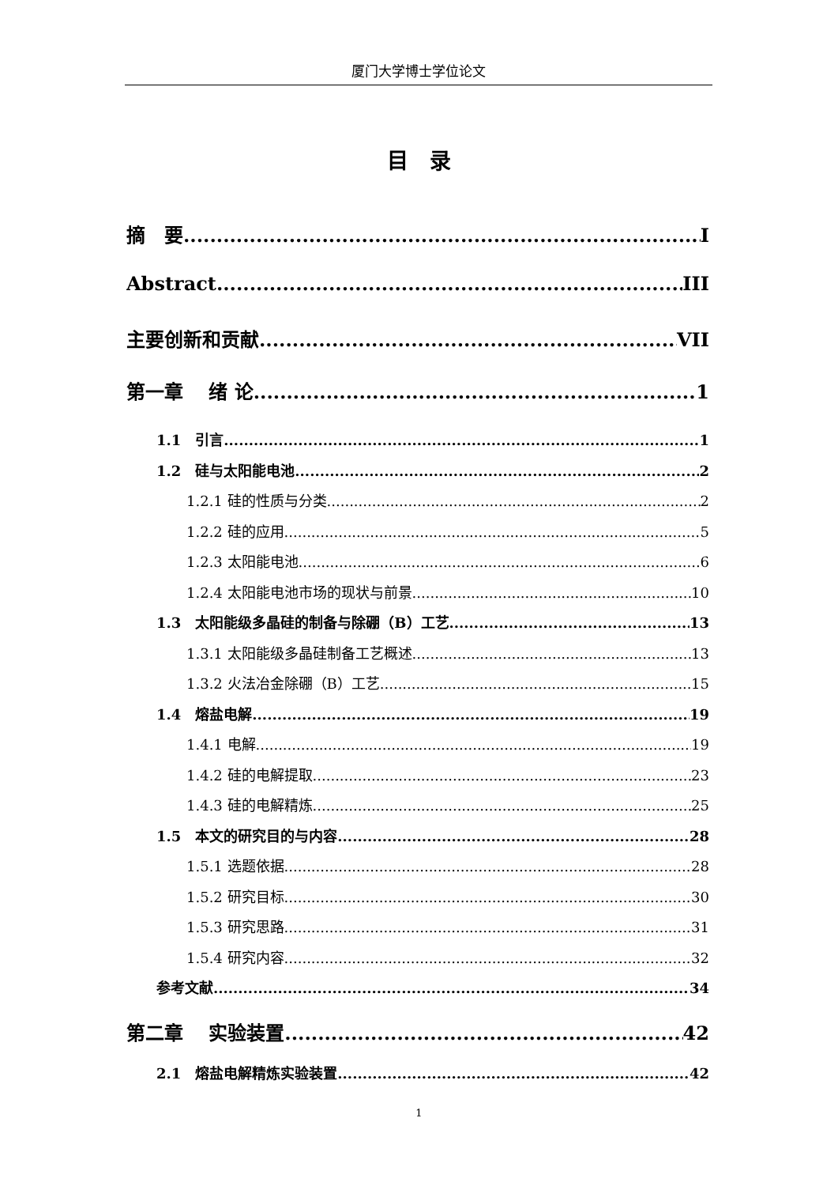厦门大学博士学位论文
目　录
摘　要 I
Abstract III
主要创新和贡献 VII
第一章　 绪 论 1
1.1　引言 1
1.2　硅与太阳能电池 2
1.2.1 硅的性质与分类 2
1.2.2 硅的应用 5
1.2.3 太阳能电池 6
1.2.4 太阳能电池市场的现状与前景 10
1.3　太阳能级多晶硅的制备与除硼（B）工艺 13
1.3.1 太阳能级多晶硅制备工艺概述 13
1.3.2 火法冶金除硼（B）工艺 15
1.4　熔盐电解 19
1.4.1 电解 19
1.4.2 硅的电解提取 23
1.4.3 硅的电解精炼 25
1.5　本文的研究目的与内容 28
1.5.1 选题依据 28
1.5.2 研究目标 30
1.5.3 研究思路 31
1.5.4 研究内容 32
参考文献 34
第二章　 实验装置 42
2.1　熔盐电解精炼实验装置 42
1